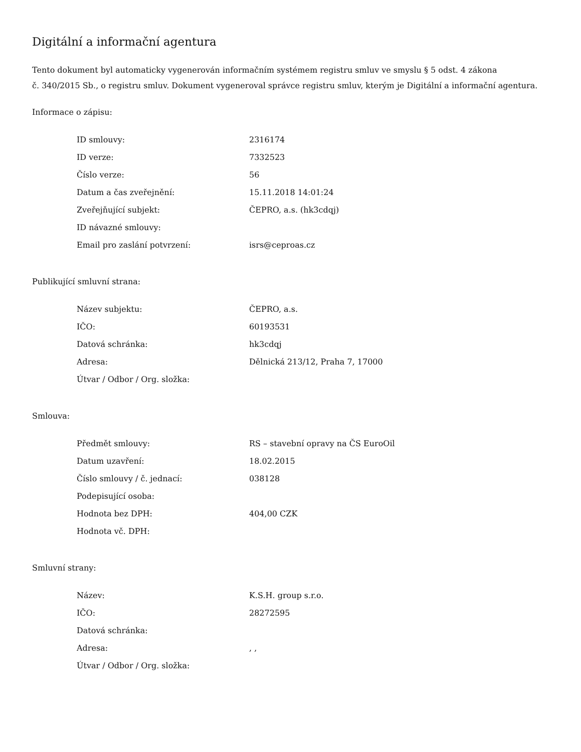Digitální a informační agentura
Tento dokument byl automaticky vygenerován informačním systémem registru smluv ve smyslu § 5 odst. 4 zákona
č. 340/2015 Sb., o registru smluv. Dokument vygeneroval správce registru smluv, kterým je Digitální a informační agentura.
Informace o zápisu:
| ID smlouvy: | 2316174 |
| ID verze: | 7332523 |
| Číslo verze: | 56 |
| Datum a čas zveřejnění: | 15.11.2018 14:01:24 |
| Zveřejňující subjekt: | ČEPRO, a.s. (hk3cdqj) |
| ID návazné smlouvy: | |
| Email pro zaslání potvrzení: | isrs@ceproas.cz |
Publikující smluvní strana:
| Název subjektu: | ČEPRO, a.s. |
| IČO: | 60193531 |
| Datová schránka: | hk3cdqj |
| Adresa: | Dělnická 213/12, Praha 7, 17000 |
| Útvar / Odbor / Org. složka: | |
Smlouva:
| Předmět smlouvy: | RS – stavební opravy na ČS EuroOil |
| Datum uzavření: | 18.02.2015 |
| Číslo smlouvy / č. jednací: | 038128 |
| Podepisující osoba: | |
| Hodnota bez DPH: | 404,00 CZK |
| Hodnota vč. DPH: | |
Smluvní strany:
| Název: | K.S.H. group s.r.o. |
| IČO: | 28272595 |
| Datová schránka: | |
| Adresa: | , , |
| Útvar / Odbor / Org. složka: | |